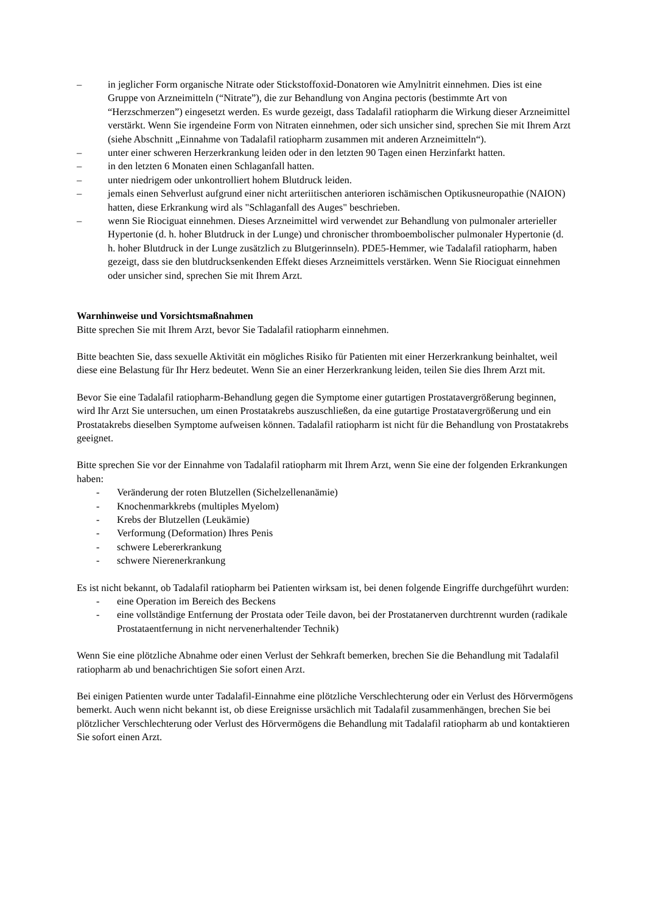– in jeglicher Form organische Nitrate oder Stickstoffoxid-Donatoren wie Amylnitrit einnehmen. Dies ist eine Gruppe von Arzneimitteln (“Nitrate”), die zur Behandlung von Angina pectoris (bestimmte Art von “Herzschmerzen”) eingesetzt werden. Es wurde gezeigt, dass Tadalafil ratiopharm die Wirkung dieser Arzneimittel verstärkt. Wenn Sie irgendeine Form von Nitraten einnehmen, oder sich unsicher sind, sprechen Sie mit Ihrem Arzt (siehe Abschnitt „Einnahme von Tadalafil ratiopharm zusammen mit anderen Arzneimitteln“).
– unter einer schweren Herzerkrankung leiden oder in den letzten 90 Tagen einen Herzinfarkt hatten.
– in den letzten 6 Monaten einen Schlaganfall hatten.
– unter niedrigem oder unkontrolliert hohem Blutdruck leiden.
– jemals einen Sehverlust aufgrund einer nicht arteriitischen anterioren ischämischen Optikusneuropathie (NAION) hatten, diese Erkrankung wird als "Schlaganfall des Auges" beschrieben.
– wenn Sie Riociguat einnehmen. Dieses Arzneimittel wird verwendet zur Behandlung von pulmonaler arterieller Hypertonie (d. h. hoher Blutdruck in der Lunge) und chronischer thromboembolischer pulmonaler Hypertonie (d. h. hoher Blutdruck in der Lunge zusätzlich zu Blutgerinnseln). PDE5-Hemmer, wie Tadalafil ratiopharm, haben gezeigt, dass sie den blutdrucksenkenden Effekt dieses Arzneimittels verstärken. Wenn Sie Riociguat einnehmen oder unsicher sind, sprechen Sie mit Ihrem Arzt.
Warnhinweise und Vorsichtsmaßnahmen
Bitte sprechen Sie mit Ihrem Arzt, bevor Sie Tadalafil ratiopharm einnehmen.
Bitte beachten Sie, dass sexuelle Aktivität ein mögliches Risiko für Patienten mit einer Herzerkrankung beinhaltet, weil diese eine Belastung für Ihr Herz bedeutet. Wenn Sie an einer Herzerkrankung leiden, teilen Sie dies Ihrem Arzt mit.
Bevor Sie eine Tadalafil ratiopharm-Behandlung gegen die Symptome einer gutartigen Prostatavergrößerung beginnen, wird Ihr Arzt Sie untersuchen, um einen Prostatakrebs auszuschließen, da eine gutartige Prostatavergrößerung und ein Prostatakrebs dieselben Symptome aufweisen können. Tadalafil ratiopharm ist nicht für die Behandlung von Prostatakrebs geeignet.
Bitte sprechen Sie vor der Einnahme von Tadalafil ratiopharm mit Ihrem Arzt, wenn Sie eine der folgenden Erkrankungen haben:
- Veränderung der roten Blutzellen (Sichelzellenanämie)
- Knochenmarkkrebs (multiples Myelom)
- Krebs der Blutzellen (Leukämie)
- Verformung (Deformation) Ihres Penis
- schwere Lebererkrankung
- schwere Nierenerkrankung
Es ist nicht bekannt, ob Tadalafil ratiopharm bei Patienten wirksam ist, bei denen folgende Eingriffe durchgeführt wurden:
- eine Operation im Bereich des Beckens
- eine vollständige Entfernung der Prostata oder Teile davon, bei der Prostatanerven durchtrennt wurden (radikale Prostataentfernung in nicht nervenerhaltender Technik)
Wenn Sie eine plötzliche Abnahme oder einen Verlust der Sehkraft bemerken, brechen Sie die Behandlung mit Tadalafil ratiopharm ab und benachrichtigen Sie sofort einen Arzt.
Bei einigen Patienten wurde unter Tadalafil-Einnahme eine plötzliche Verschlechterung oder ein Verlust des Hörvermögens bemerkt. Auch wenn nicht bekannt ist, ob diese Ereignisse ursächlich mit Tadalafil zusammenhängen, brechen Sie bei plötzlicher Verschlechterung oder Verlust des Hörvermögens die Behandlung mit Tadalafil ratiopharm ab und kontaktieren Sie sofort einen Arzt.